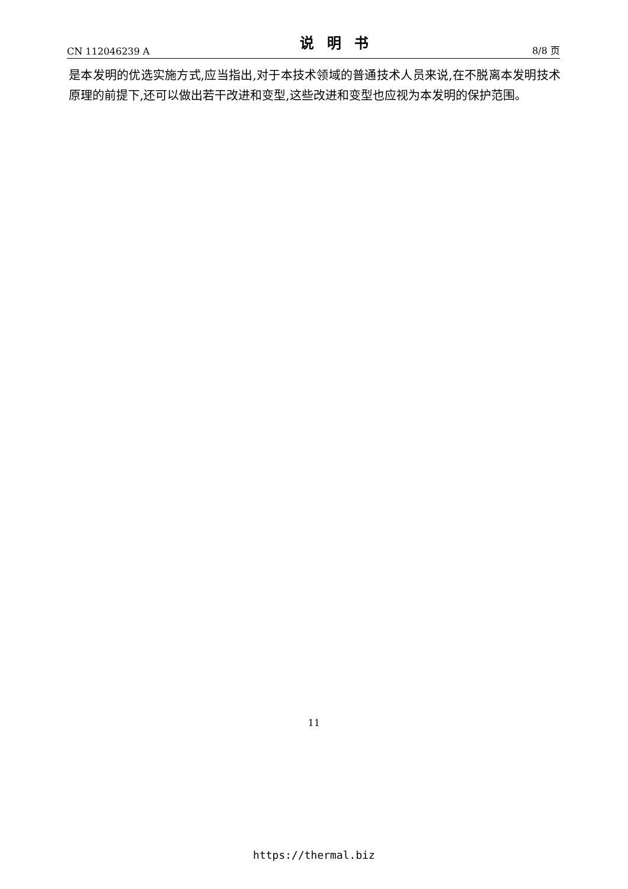CN 112046239 A 说明书 8/8 页
是本发明的优选实施方式,应当指出,对于本技术领域的普通技术人员来说,在不脱离本发明技术原理的前提下,还可以做出若干改进和变型,这些改进和变型也应视为本发明的保护范围。
11
https://thermal.biz